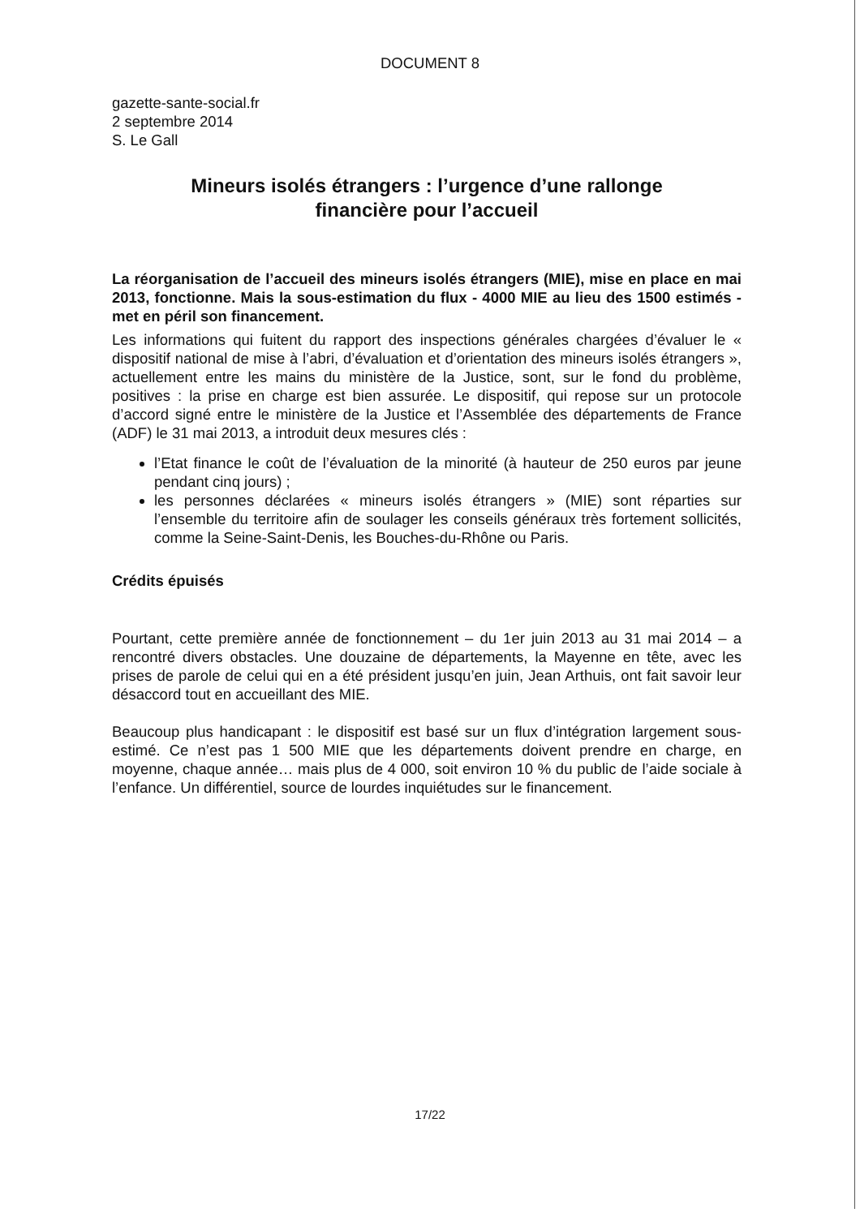DOCUMENT 8
gazette-sante-social.fr
2 septembre 2014
S. Le Gall
Mineurs isolés étrangers : l’urgence d’une rallonge
financière pour l’accueil
La réorganisation de l’accueil des mineurs isolés étrangers (MIE), mise en place en mai 2013, fonctionne. Mais la sous-estimation du flux - 4000 MIE au lieu des 1500 estimés - met en péril son financement.
Les informations qui fuitent du rapport des inspections générales chargées d’évaluer le « dispositif national de mise à l’abri, d’évaluation et d’orientation des mineurs isolés étrangers », actuellement entre les mains du ministère de la Justice, sont, sur le fond du problème, positives : la prise en charge est bien assurée. Le dispositif, qui repose sur un protocole d’accord signé entre le ministère de la Justice et l’Assemblée des départements de France (ADF) le 31 mai 2013, a introduit deux mesures clés :
l’Etat finance le coût de l’évaluation de la minorité (à hauteur de 250 euros par jeune pendant cinq jours) ;
les personnes déclarées « mineurs isolés étrangers » (MIE) sont réparties sur l’ensemble du territoire afin de soulager les conseils généraux très fortement sollicités, comme la Seine-Saint-Denis, les Bouches-du-Rhône ou Paris.
Crédits épuisés
Pourtant, cette première année de fonctionnement – du 1er juin 2013 au 31 mai 2014 – a rencontré divers obstacles. Une douzaine de départements, la Mayenne en tête, avec les prises de parole de celui qui en a été président jusqu’en juin, Jean Arthuis, ont fait savoir leur désaccord tout en accueillant des MIE.
Beaucoup plus handicapant : le dispositif est basé sur un flux d’intégration largement sous-estimé. Ce n’est pas 1 500 MIE que les départements doivent prendre en charge, en moyenne, chaque année… mais plus de 4 000, soit environ 10 % du public de l’aide sociale à l’enfance. Un différentiel, source de lourdes inquiétudes sur le financement.
17/22